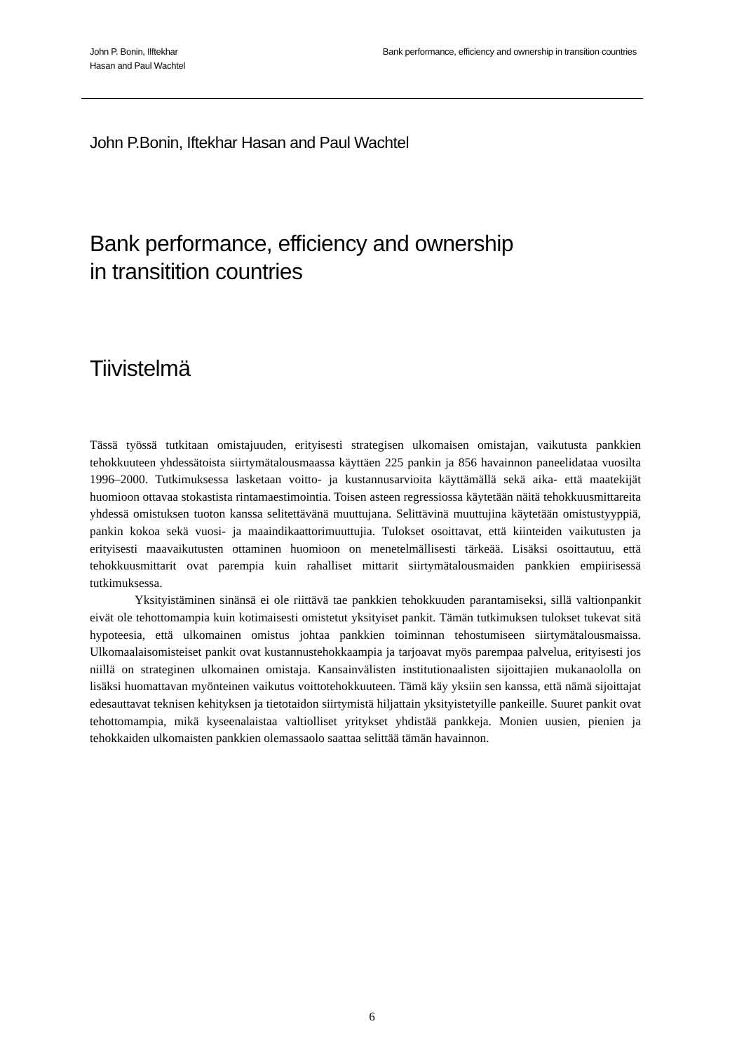John P. Bonin, Ilftekhar
Hasan and Paul Wachtel
Bank performance, efficiency and ownership in transition countries
John P.Bonin, Iftekhar Hasan and Paul Wachtel
Bank performance, efficiency and ownership
in transitition countries
Tiivistelmä
Tässä työssä tutkitaan omistajuuden, erityisesti strategisen ulkomaisen omistajan, vaikutusta pankkien tehokkuuteen yhdessätoista siirtymätalousmaassa käyttäen 225 pankin ja 856 havainnon paneelidataa vuosilta 1996–2000. Tutkimuksessa lasketaan voitto- ja kustannusarvioita käyttämällä sekä aika- että maatekijät huomioon ottavaa stokastista rintamaestimointia. Toisen asteen regressiossa käytetään näitä tehokkuusmittareita yhdessä omistuksen tuoton kanssa selitettävänä muuttujana. Selittävinä muuttujina käytetään omistustyyppiä, pankin kokoa sekä vuosi- ja maaindikaattorimuuttujia. Tulokset osoittavat, että kiinteiden vaikutusten ja erityisesti maavaikutusten ottaminen huomioon on menetelmällisesti tärkeää. Lisäksi osoittautuu, että tehokkuusmittarit ovat parempia kuin rahalliset mittarit siirtymätalousmaiden pankkien empiirisessä tutkimuksessa.
Yksityistäminen sinänsä ei ole riittävä tae pankkien tehokkuuden parantamiseksi, sillä valtionpankit eivät ole tehottomampia kuin kotimaisesti omistetut yksityiset pankit. Tämän tutkimuksen tulokset tukevat sitä hypoteesia, että ulkomainen omistus johtaa pankkien toiminnan tehostumiseen siirtymätalousmaissa. Ulkomaalaisomisteiset pankit ovat kustannustehokkaampia ja tarjoavat myös parempaa palvelua, erityisesti jos niillä on strateginen ulkomainen omistaja. Kansainvälisten institutionaalisten sijoittajien mukanaololla on lisäksi huomattavan myönteinen vaikutus voittotehokkuuteen. Tämä käy yksiin sen kanssa, että nämä sijoittajat edesauttavat teknisen kehityksen ja tietotaidon siirtymistä hiljattain yksityistetyille pankeille. Suuret pankit ovat tehottomampia, mikä kyseenalaistaa valtiolliset yritykset yhdistää pankkeja. Monien uusien, pienien ja tehokkaiden ulkomaisten pankkien olemassaolo saattaa selittää tämän havainnon.
6